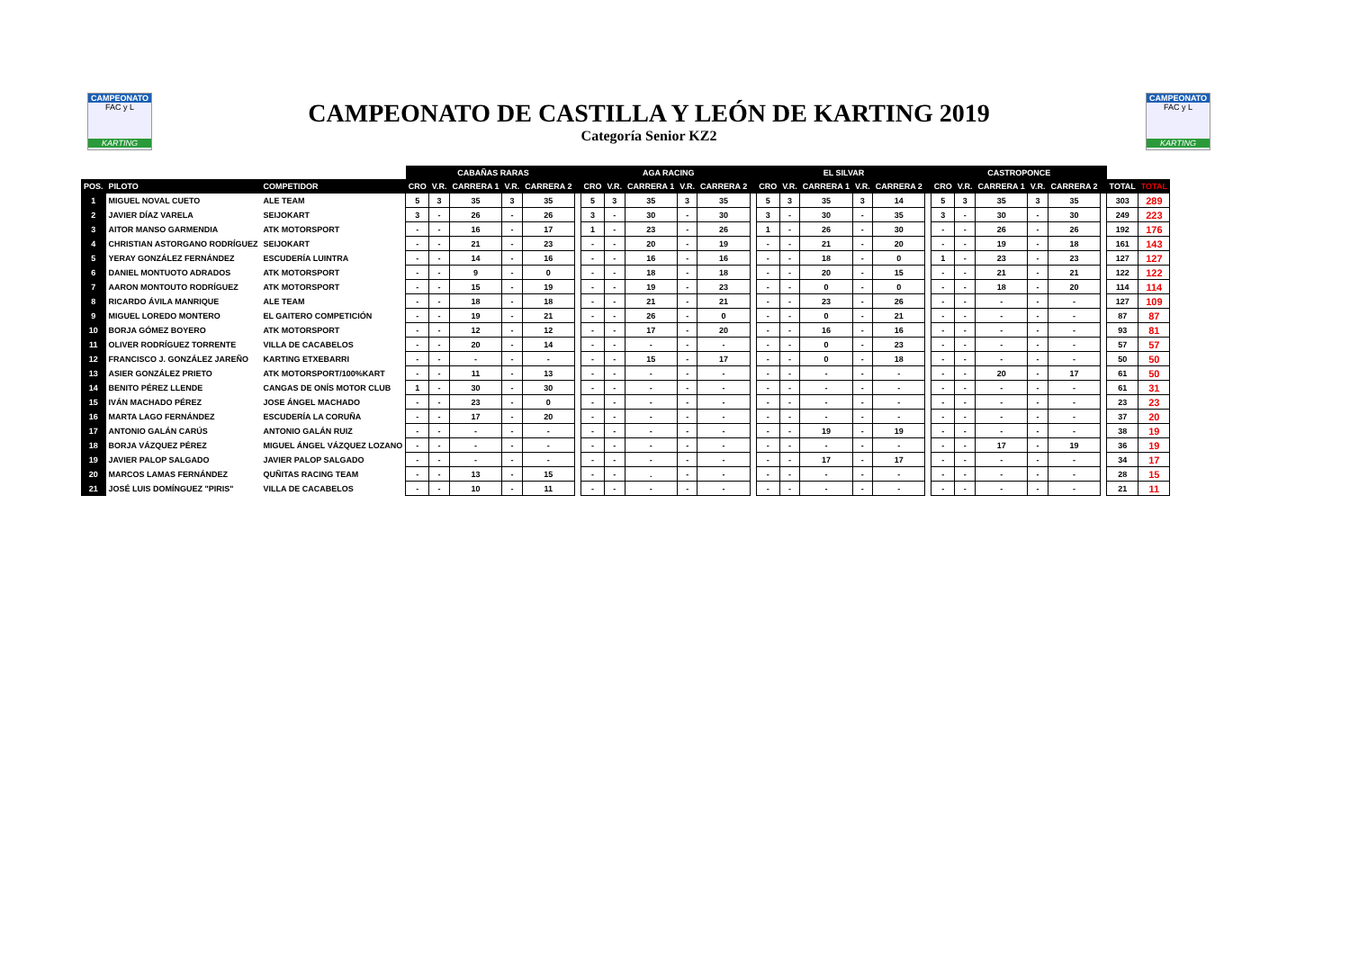CAMPEONATO
FAC y L
KARTING
CAMPEONATO DE CASTILLA Y LEÓN DE KARTING 2019
Categoría Senior KZ2
CAMPEONATO
FAC y L
KARTING
| | | | CABAÑAS RARAS | | | | | | AGA RACING | | | | | | EL SILVAR | | | | | | CASTROPONCE | | | | | | | |
| POS. | PILOTO | COMPETIDOR | CRO | V.R. | CARRERA 1 | V.R. | CARRERA 2 | | CRO | V.R. | CARRERA 1 | V.R. | CARRERA 2 | | CRO | V.R. | CARRERA 1 | V.R. | CARRERA 2 | | CRO | V.R. | CARRERA 1 | V.R. | CARRERA 2 | | TOTAL | TOTAL |
| 1 | MIGUEL NOVAL CUETO | ALE TEAM | 5 | 3 | 35 | 3 | 35 | | 5 | 3 | 35 | 3 | 35 | | 5 | 3 | 35 | 3 | 14 | | 5 | 3 | 35 | 3 | 35 | | 303 | 289 |
| 2 | JAVIER DÍAZ VARELA | SEIJOKART | 3 | - | 26 | - | 26 | | 3 | - | 30 | - | 30 | | 3 | - | 30 | - | 35 | | 3 | - | 30 | - | 30 | | 249 | 223 |
| 3 | AITOR MANSO GARMENDIA | ATK MOTORSPORT | - | - | 16 | - | 17 | | 1 | - | 23 | - | 26 | | 1 | - | 26 | - | 30 | | - | - | 26 | - | 26 | | 192 | 176 |
| 4 | CHRISTIAN ASTORGANO RODRÍGUEZ | SEIJOKART | - | - | 21 | - | 23 | | - | - | 20 | - | 19 | | - | - | 21 | - | 20 | | - | - | 19 | - | 18 | | 161 | 143 |
| 5 | YERAY GONZÁLEZ FERNÁNDEZ | ESCUDERÍA LUINTRA | - | - | 14 | - | 16 | | - | - | 16 | - | 16 | | - | - | 18 | - | 0 | | 1 | - | 23 | - | 23 | | 127 | 127 |
| 6 | DANIEL MONTUOTO ADRADOS | ATK MOTORSPORT | - | - | 9 | - | 0 | | - | - | 18 | - | 18 | | - | - | 20 | - | 15 | | - | - | 21 | - | 21 | | 122 | 122 |
| 7 | AARON MONTOUTO RODRÍGUEZ | ATK MOTORSPORT | - | - | 15 | - | 19 | | - | - | 19 | - | 23 | | - | - | 0 | - | 0 | | - | - | 18 | - | 20 | | 114 | 114 |
| 8 | RICARDO ÁVILA MANRIQUE | ALE TEAM | - | - | 18 | - | 18 | | - | - | 21 | - | 21 | | - | - | 23 | - | 26 | | - | - | - | - | - | | 127 | 109 |
| 9 | MIGUEL LOREDO MONTERO | EL GAITERO COMPETICIÓN | - | - | 19 | - | 21 | | - | - | 26 | - | 0 | | - | - | 0 | - | 21 | | - | - | - | - | - | | 87 | 87 |
| 10 | BORJA GÓMEZ BOYERO | ATK MOTORSPORT | - | - | 12 | - | 12 | | - | - | 17 | - | 20 | | - | - | 16 | - | 16 | | - | - | - | - | - | | 93 | 81 |
| 11 | OLIVER RODRÍGUEZ TORRENTE | VILLA DE CACABELOS | - | - | 20 | - | 14 | | - | - | - | - | - | | - | - | 0 | - | 23 | | - | - | - | - | - | | 57 | 57 |
| 12 | FRANCISCO J. GONZÁLEZ JAREÑO | KARTING ETXEBARRI | - | - | - | - | - | | - | - | 15 | - | 17 | | - | - | 0 | - | 18 | | - | - | - | - | - | | 50 | 50 |
| 13 | ASIER GONZÁLEZ PRIETO | ATK MOTORSPORT/100%KART | - | - | 11 | - | 13 | | - | - | - | - | - | | - | - | - | - | - | | - | - | 20 | - | 17 | | 61 | 50 |
| 14 | BENITO PÉREZ LLENDE | CANGAS DE ONÍS MOTOR CLUB | 1 | - | 30 | - | 30 | | - | - | - | - | - | | - | - | - | - | - | | - | - | - | - | - | | 61 | 31 |
| 15 | IVÁN MACHADO PÉREZ | JOSE ÁNGEL MACHADO | - | - | 23 | - | 0 | | - | - | - | - | - | | - | - | - | - | - | | - | - | - | - | - | | 23 | 23 |
| 16 | MARTA LAGO FERNÁNDEZ | ESCUDERÍA LA CORUÑA | - | - | 17 | - | 20 | | - | - | - | - | - | | - | - | - | - | - | | - | - | - | - | - | | 37 | 20 |
| 17 | ANTONIO GALÁN CARÚS | ANTONIO GALÁN RUIZ | - | - | - | - | - | | - | - | - | - | - | | - | - | 19 | - | 19 | | - | - | - | - | - | | 38 | 19 |
| 18 | BORJA VÁZQUEZ PÉREZ | MIGUEL ÁNGEL VÁZQUEZ LOZANO | - | - | - | - | - | | - | - | - | - | - | | - | - | - | - | - | | - | - | 17 | - | 19 | | 36 | 19 |
| 19 | JAVIER PALOP SALGADO | JAVIER PALOP SALGADO | - | - | - | - | - | | - | - | - | - | - | | - | - | 17 | - | 17 | | - | - | - | - | - | | 34 | 17 |
| 20 | MARCOS LAMAS FERNÁNDEZ | QUÑITAS RACING TEAM | - | - | 13 | - | 15 | | - | - | . | - | - | | - | - | - | - | - | | - | - | - | - | - | | 28 | 15 |
| 21 | JOSÉ LUIS DOMÍNGUEZ "PIRIS" | VILLA DE CACABELOS | - | - | 10 | - | 11 | | - | - | - | - | - | | - | - | - | - | - | | - | - | - | - | - | | 21 | 11 |